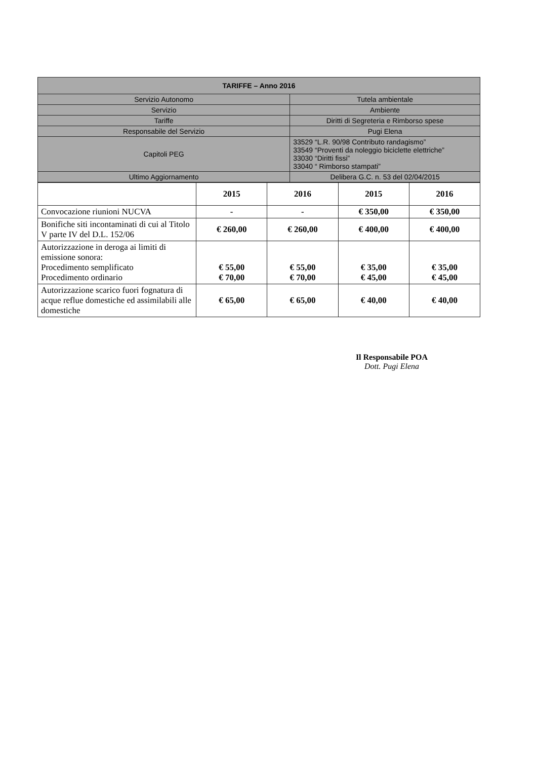| TARIFFE – Anno 2016 | |
| Servizio Autonomo | Tutela ambientale |
| Servizio | Ambiente |
| Tariffe | Diritti di Segreteria e Rimborso spese |
| Responsabile del Servizio | Pugi Elena |
| Capitoli PEG | 33529 “L.R. 90/98 Contributo randagismo” 33549 “Proventi da noleggio biciclette elettriche” 33030 “Diritti fissi” 33040 “ Rimborso stampati” |
| Ultimo Aggiornamento | Delibera G.C. n. 53 del 02/04/2015 |
| | 2015 | 2016 | 2015 | 2016 |
| --- | --- | --- | --- | --- |
| Convocazione riunioni NUCVA | - | - | € 350,00 | € 350,00 |
| Bonifiche siti incontaminati di cui al Titolo V parte IV del D.L. 152/06 | € 260,00 | € 260,00 | € 400,00 | € 400,00 |
| Autorizzazione in deroga ai limiti di emissione sonora: Procedimento semplificato Procedimento ordinario | € 55,00 € 70,00 | € 55,00 € 70,00 | € 35,00 € 45,00 | € 35,00 € 45,00 |
| Autorizzazione scarico fuori fognatura di acque reflue domestiche ed assimilabili alle domestiche | € 65,00 | € 65,00 | € 40,00 | € 40,00 |
Il Responsabile POA
Dott. Pugi Elena